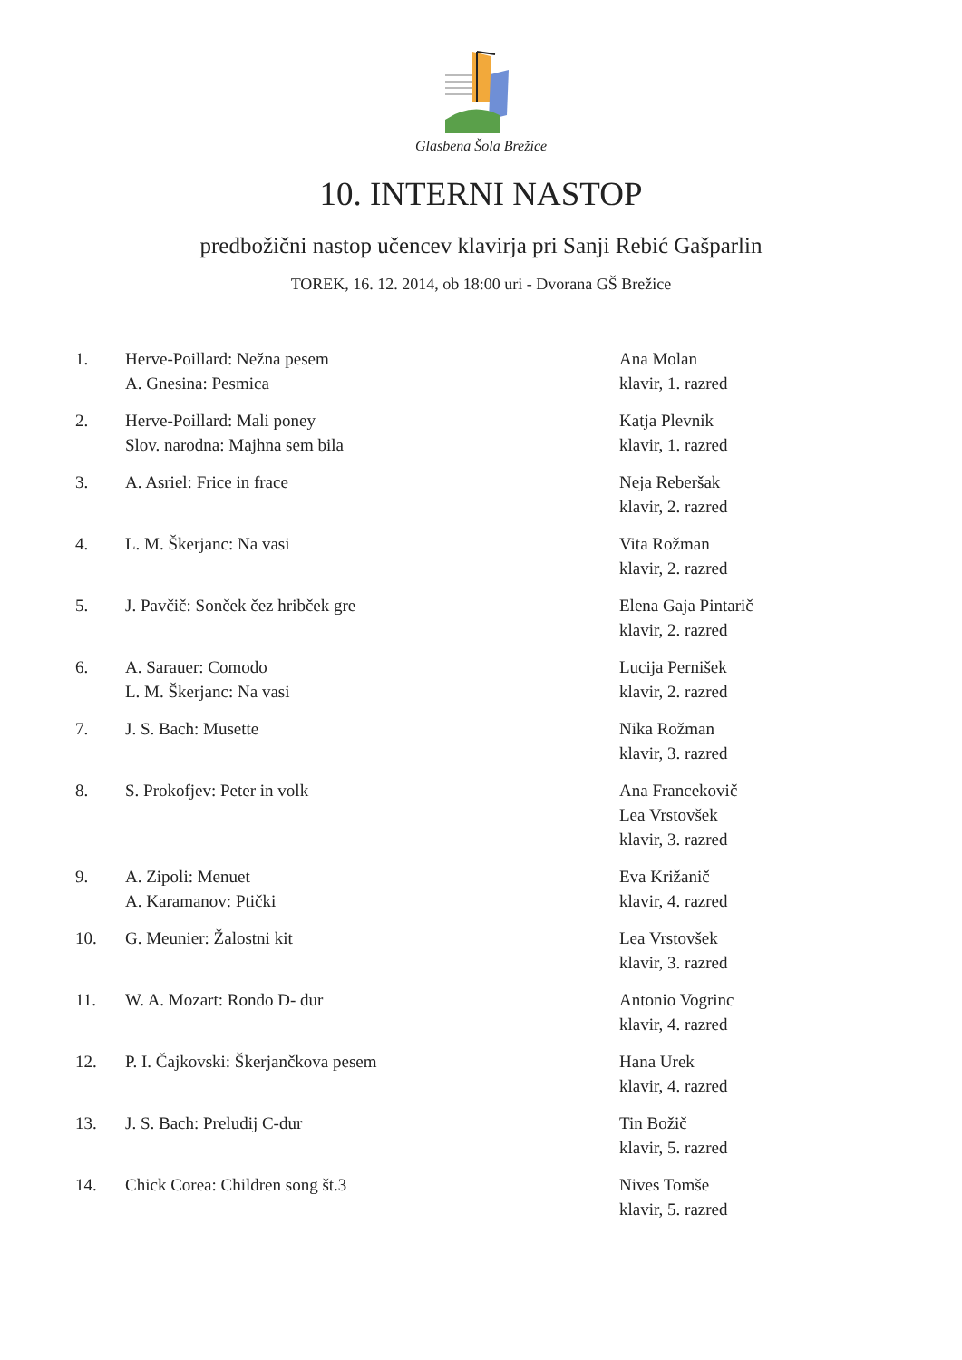Glasbena Šola Brežice
10. INTERNI NASTOP
predbožični nastop učencev klavirja pri Sanji Rebić Gašparlin
TOREK, 16. 12. 2014, ob 18:00 uri - Dvorana GŠ Brežice
| 1. | Herve-Poillard: Nežna pesem A. Gnesina: Pesmica | Ana Molan klavir, 1. razred |
| 2. | Herve-Poillard: Mali poney Slov. narodna: Majhna sem bila | Katja Plevnik klavir, 1. razred |
| 3. | A. Asriel: Frice in frace | Neja Reberšak klavir, 2. razred |
| 4. | L. M. Škerjanc: Na vasi | Vita Rožman klavir, 2. razred |
| 5. | J. Pavčič: Sonček čez hribček gre | Elena Gaja Pintarič klavir, 2. razred |
| 6. | A. Sarauer: Comodo L. M. Škerjanc: Na vasi | Lucija Pernišek klavir, 2. razred |
| 7. | J. S. Bach: Musette | Nika Rožman klavir, 3. razred |
| 8. | S. Prokofjev: Peter in volk | Ana Francekovič Lea Vrstovšek klavir, 3. razred |
| 9. | A. Zipoli: Menuet A. Karamanov: Ptički | Eva Križanič klavir, 4. razred |
| 10. | G. Meunier: Žalostni kit | Lea Vrstovšek klavir, 3. razred |
| 11. | W. A. Mozart: Rondo D- dur | Antonio Vogrinc klavir, 4. razred |
| 12. | P. I. Čajkovski: Škerjančkova pesem | Hana Urek klavir, 4. razred |
| 13. | J. S. Bach: Preludij C-dur | Tin Božič klavir, 5. razred |
| 14. | Chick Corea: Children song št.3 | Nives Tomše klavir, 5. razred |